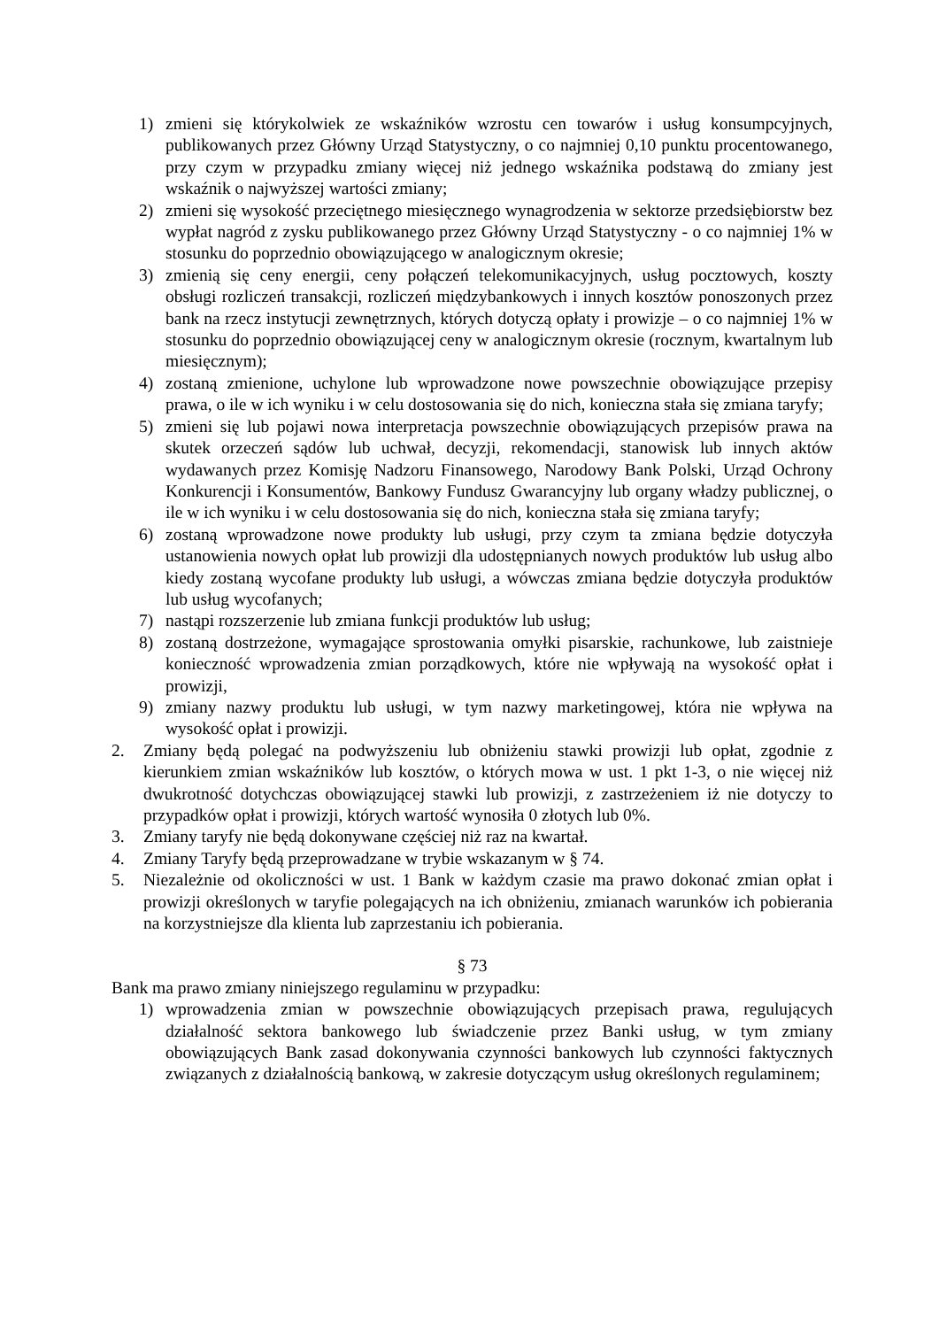1) zmieni się którykolwiek ze wskaźników wzrostu cen towarów i usług konsumpcyjnych, publikowanych przez Główny Urząd Statystyczny, o co najmniej 0,10 punktu procentowanego, przy czym w przypadku zmiany więcej niż jednego wskaźnika podstawą do zmiany jest wskaźnik o najwyższej wartości zmiany;
2) zmieni się wysokość przeciętnego miesięcznego wynagrodzenia w sektorze przedsiębiorstw bez wypłat nagród z zysku publikowanego przez Główny Urząd Statystyczny - o co najmniej 1% w stosunku do poprzednio obowiązującego w analogicznym okresie;
3) zmienią się ceny energii, ceny połączeń telekomunikacyjnych, usług pocztowych, koszty obsługi rozliczeń transakcji, rozliczeń międzybankowych i innych kosztów ponoszonych przez bank na rzecz instytucji zewnętrznych, których dotyczą opłaty i prowizje – o co najmniej 1% w stosunku do poprzednio obowiązującej ceny w analogicznym okresie (rocznym, kwartalnym lub miesięcznym);
4) zostaną zmienione, uchylone lub wprowadzone nowe powszechnie obowiązujące przepisy prawa, o ile w ich wyniku i w celu dostosowania się do nich, konieczna stała się zmiana taryfy;
5) zmieni się lub pojawi nowa interpretacja powszechnie obowiązujących przepisów prawa na skutek orzeczeń sądów lub uchwał, decyzji, rekomendacji, stanowisk lub innych aktów wydawanych przez Komisję Nadzoru Finansowego, Narodowy Bank Polski, Urząd Ochrony Konkurencji i Konsumentów, Bankowy Fundusz Gwarancyjny lub organy władzy publicznej, o ile w ich wyniku i w celu dostosowania się do nich, konieczna stała się zmiana taryfy;
6) zostaną wprowadzone nowe produkty lub usługi, przy czym ta zmiana będzie dotyczyła ustanowienia nowych opłat lub prowizji dla udostępnianych nowych produktów lub usług albo kiedy zostaną wycofane produkty lub usługi, a wówczas zmiana będzie dotyczyła produktów lub usług wycofanych;
7) nastąpi rozszerzenie lub zmiana funkcji produktów lub usług;
8) zostaną dostrzeżone, wymagające sprostowania omyłki pisarskie, rachunkowe, lub zaistnieje konieczność wprowadzenia zmian porządkowych, które nie wpływają na wysokość opłat i prowizji,
9) zmiany nazwy produktu lub usługi, w tym nazwy marketingowej, która nie wpływa na wysokość opłat i prowizji.
2. Zmiany będą polegać na podwyższeniu lub obniżeniu stawki prowizji lub opłat, zgodnie z kierunkiem zmian wskaźników lub kosztów, o których mowa w ust. 1 pkt 1-3, o nie więcej niż dwukrotność dotychczas obowiązującej stawki lub prowizji, z zastrzeżeniem iż nie dotyczy to przypadków opłat i prowizji, których wartość wynosiła 0 złotych lub 0%.
3. Zmiany taryfy nie będą dokonywane częściej niż raz na kwartał.
4. Zmiany Taryfy będą przeprowadzane w trybie wskazanym w § 74.
5. Niezależnie od okoliczności w ust. 1 Bank w każdym czasie ma prawo dokonać zmian opłat i prowizji określonych w taryfie polegających na ich obniżeniu, zmianach warunków ich pobierania na korzystniejsze dla klienta lub zaprzestaniu ich pobierania.
§ 73
Bank ma prawo zmiany niniejszego regulaminu w przypadku:
1) wprowadzenia zmian w powszechnie obowiązujących przepisach prawa, regulujących działalność sektora bankowego lub świadczenie przez Banki usług, w tym zmiany obowiązujących Bank zasad dokonywania czynności bankowych lub czynności faktycznych związanych z działalnością bankową, w zakresie dotyczącym usług określonych regulaminem;